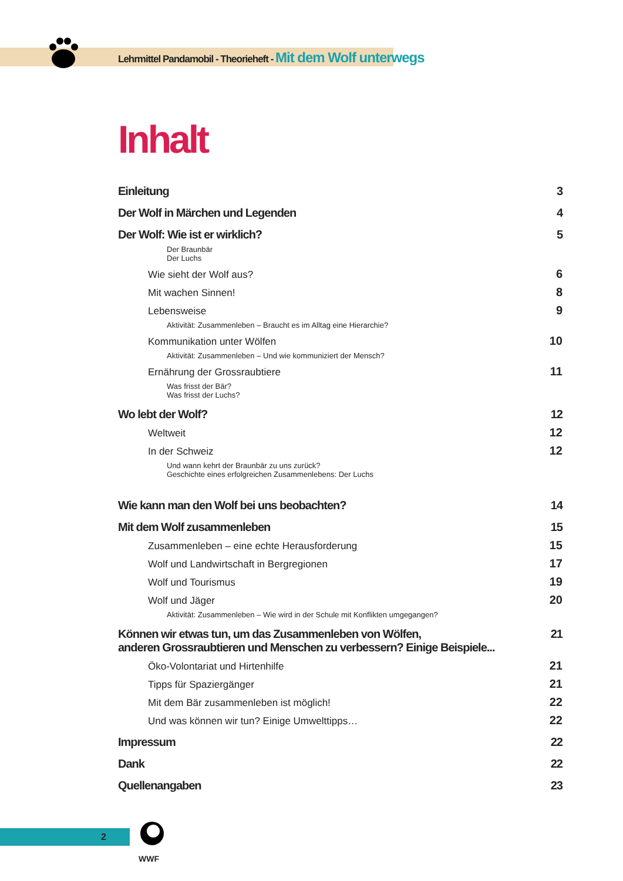Lehrmittel Pandamobil - Theorieheft - Mit dem Wolf unterwegs
Inhalt
Einleitung 3
Der Wolf in Märchen und Legenden 4
Der Wolf: Wie ist er wirklich? 5
Der Braunbär
Der Luchs
Wie sieht der Wolf aus? 6
Mit wachen Sinnen! 8
Lebensweise 9
Aktivität: Zusammenleben – Braucht es im Alltag eine Hierarchie?
Kommunikation unter Wölfen 10
Aktivität: Zusammenleben – Und wie kommuniziert der Mensch?
Ernährung der Grossraubtiere 11
Was frisst der Bär?
Was frisst der Luchs?
Wo lebt der Wolf? 12
Weltweit 12
In der Schweiz 12
Und wann kehrt der Braunbär zu uns zurück?
Geschichte eines erfolgreichen Zusammenlebens: Der Luchs
Wie kann man den Wolf bei uns beobachten? 14
Mit dem Wolf zusammenleben 15
Zusammenleben – eine echte Herausforderung 15
Wolf und Landwirtschaft in Bergregionen 17
Wolf und Tourismus 19
Wolf und Jäger 20
Aktivität: Zusammenleben – Wie wird in der Schule mit Konflikten umgegangen?
Können wir etwas tun, um das Zusammenleben von Wölfen,
anderen Grossraubtieren und Menschen zu verbessern? Einige Beispiele... 21
Öko-Volontariat und Hirtenhilfe 21
Tipps für Spaziergänger 21
Mit dem Bär zusammenleben ist möglich! 22
Und was können wir tun? Einige Umwelttipps… 22
Impressum 22
Dank 22
Quellenangaben 23
2
WWF